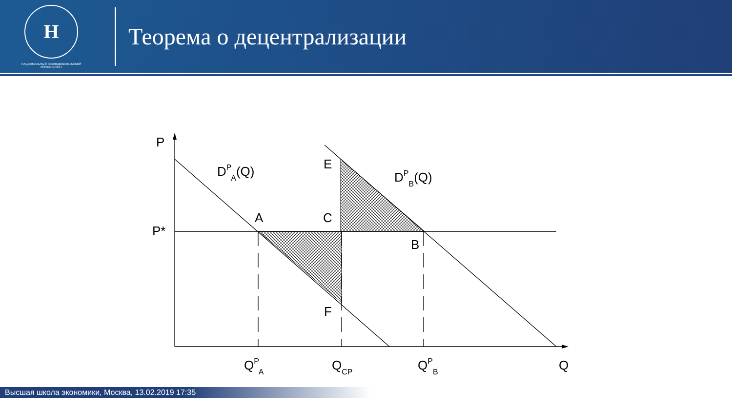Н
НАЦИОНАЛЬНЫЙ ИССЛЕДОВАТЕЛЬСКИЙ
УНИВЕРСИТЕТ
Теорема о децентрализации
P
P*
DPA(Q)
DPB(Q)
E
A
C
B
F
QPA
QCP
QPB
Q
Высшая школа экономики, Москва, 13.02.2019 17:35